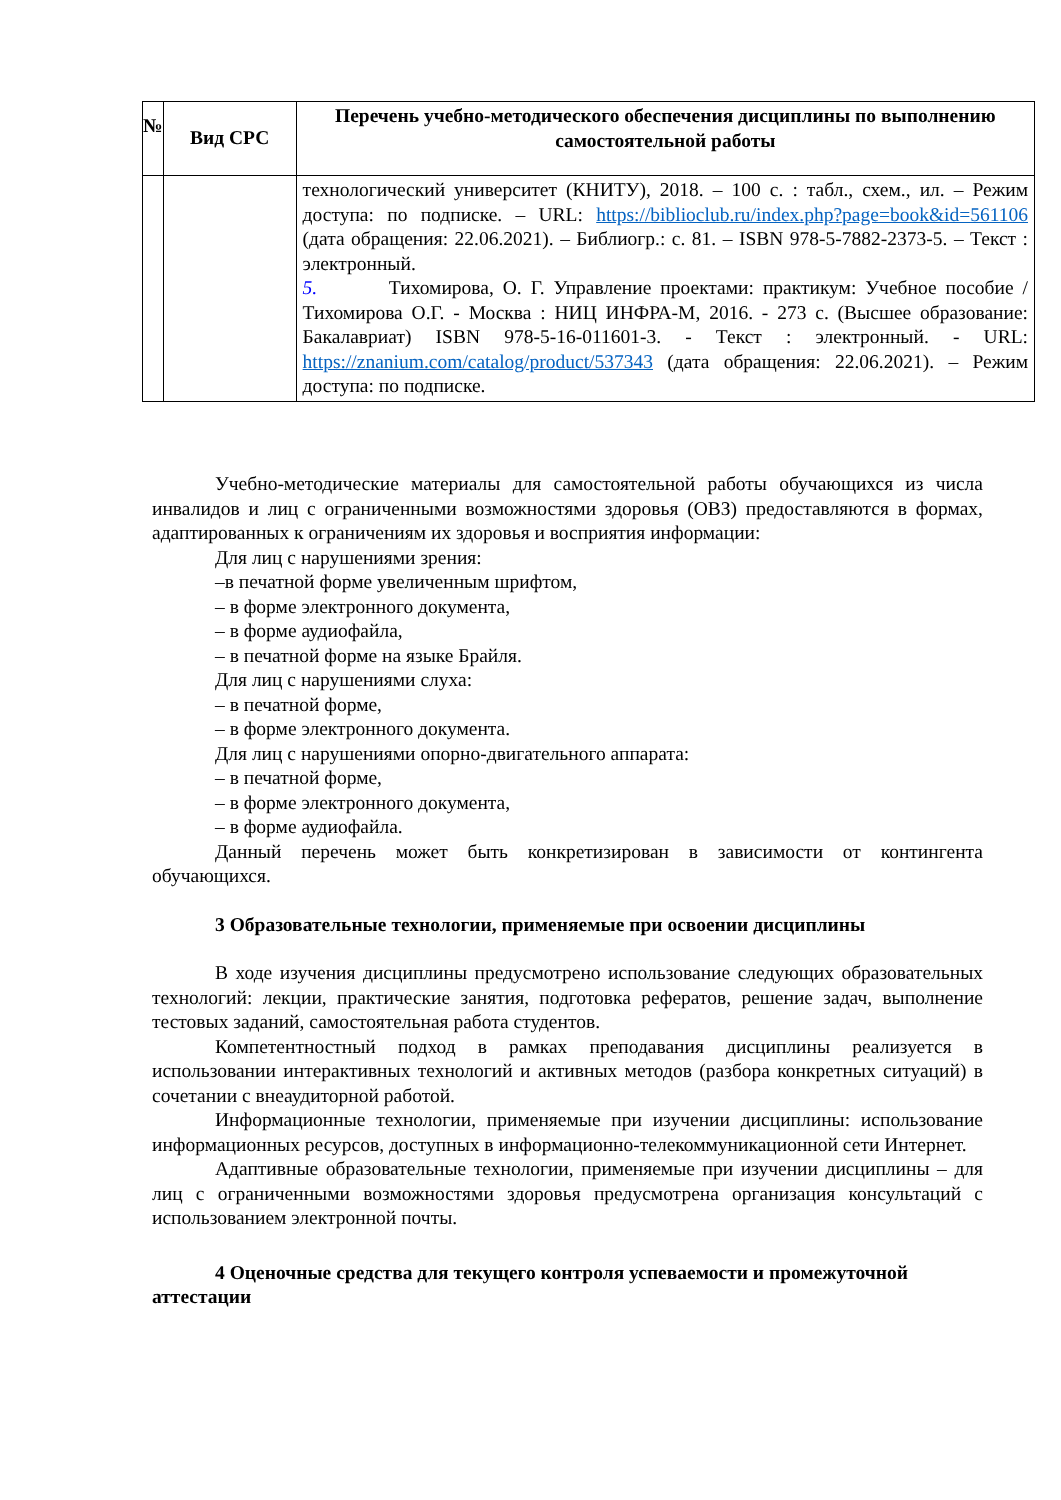| № | Вид СРС | Перечень учебно-методического обеспечения дисциплины по выполнению самостоятельной работы |
| --- | --- | --- |
| | | технологический университет (КНИТУ), 2018. – 100 с. : табл., схем., ил. – Режим доступа: по подписке. – URL: https://biblioclub.ru/index.php?page=book&id=561106 (дата обращения: 22.06.2021). – Библиогр.: с. 81. – ISBN 978-5-7882-2373-5. – Текст : электронный. 5. Тихомирова, О. Г. Управление проектами: практикум: Учебное пособие / Тихомирова О.Г. - Москва : НИЦ ИНФРА-М, 2016. - 273 с. (Высшее образование: Бакалавриат) ISBN 978-5-16-011601-3. - Текст : электронный. - URL: https://znanium.com/catalog/product/537343 (дата обращения: 22.06.2021). – Режим доступа: по подписке. |
Учебно-методические материалы для самостоятельной работы обучающихся из числа инвалидов и лиц с ограниченными возможностями здоровья (ОВЗ) предоставляются в формах, адаптированных к ограничениям их здоровья и восприятия информации:
Для лиц с нарушениями зрения:
–в печатной форме увеличенным шрифтом,
– в форме электронного документа,
– в форме аудиофайла,
– в печатной форме на языке Брайля.
Для лиц с нарушениями слуха:
– в печатной форме,
– в форме электронного документа.
Для лиц с нарушениями опорно-двигательного аппарата:
– в печатной форме,
– в форме электронного документа,
– в форме аудиофайла.
Данный перечень может быть конкретизирован в зависимости от контингента обучающихся.
3 Образовательные технологии, применяемые при освоении дисциплины
В ходе изучения дисциплины предусмотрено использование следующих образовательных технологий: лекции, практические занятия, подготовка рефератов, решение задач, выполнение тестовых заданий, самостоятельная работа студентов.
Компетентностный подход в рамках преподавания дисциплины реализуется в использовании интерактивных технологий и активных методов (разбора конкретных ситуаций) в сочетании с внеаудиторной работой.
Информационные технологии, применяемые при изучении дисциплины: использование информационных ресурсов, доступных в информационно-телекоммуникационной сети Интернет.
Адаптивные образовательные технологии, применяемые при изучении дисциплины – для лиц с ограниченными возможностями здоровья предусмотрена организация консультаций с использованием электронной почты.
4 Оценочные средства для текущего контроля успеваемости и промежуточной аттестации